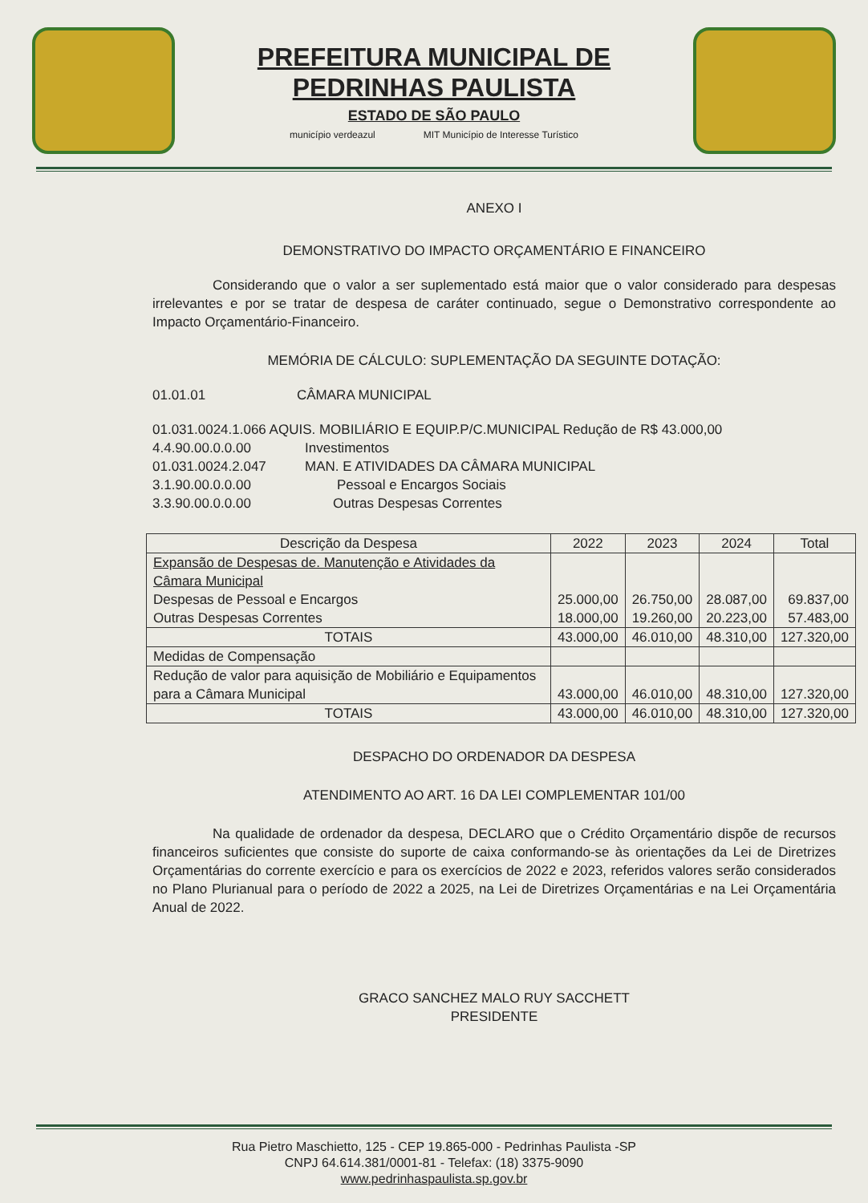PREFEITURA MUNICIPAL DE
PEDRINHAS PAULISTA
ESTADO DE SÃO PAULO
município verdeazul MIT Município de Interesse Turístico
ANEXO I
DEMONSTRATIVO DO IMPACTO ORÇAMENTÁRIO E FINANCEIRO
Considerando que o valor a ser suplementado está maior que o valor considerado para despesas irrelevantes e por se tratar de despesa de caráter continuado, segue o Demonstrativo correspondente ao Impacto Orçamentário-Financeiro.
MEMÓRIA DE CÁLCULO: SUPLEMENTAÇÃO DA SEGUINTE DOTAÇÃO:
01.01.01 CÂMARA MUNICIPAL
01.031.0024.1.066 AQUIS. MOBILIÁRIO E EQUIP.P/C.MUNICIPAL Redução de R$ 43.000,00
4.4.90.00.0.0.00 Investimentos
01.031.0024.2.047 MAN. E ATIVIDADES DA CÂMARA MUNICIPAL
3.1.90.00.0.0.00 Pessoal e Encargos Sociais
3.3.90.00.0.0.00 Outras Despesas Correntes
| Descrição da Despesa | 2022 | 2023 | 2024 | Total |
| --- | --- | --- | --- | --- |
| Expansão de Despesas de. Manutenção e Atividades da Câmara Municipal Despesas de Pessoal e Encargos Outras Despesas Correntes | 25.000,00 18.000,00 | 26.750,00 19.260,00 | 28.087,00 20.223,00 | 69.837,00 57.483,00 |
| TOTAIS | 43.000,00 | 46.010,00 | 48.310,00 | 127.320,00 |
| Medidas de Compensação | | | | |
| Redução de valor para aquisição de Mobiliário e Equipamentos para a Câmara Municipal | 43.000,00 | 46.010,00 | 48.310,00 | 127.320,00 |
| TOTAIS | 43.000,00 | 46.010,00 | 48.310,00 | 127.320,00 |
DESPACHO DO ORDENADOR DA DESPESA
ATENDIMENTO AO ART. 16 DA LEI COMPLEMENTAR 101/00
Na qualidade de ordenador da despesa, DECLARO que o Crédito Orçamentário dispõe de recursos financeiros suficientes que consiste do suporte de caixa conformando-se às orientações da Lei de Diretrizes Orçamentárias do corrente exercício e para os exercícios de 2022 e 2023, referidos valores serão considerados no Plano Plurianual para o período de 2022 a 2025, na Lei de Diretrizes Orçamentárias e na Lei Orçamentária Anual de 2022.
GRACO SANCHEZ MALO RUY SACCHETT
PRESIDENTE
Rua Pietro Maschietto, 125 - CEP 19.865-000 - Pedrinhas Paulista -SP
CNPJ 64.614.381/0001-81 - Telefax: (18) 3375-9090
www.pedrinhaspaulista.sp.gov.br